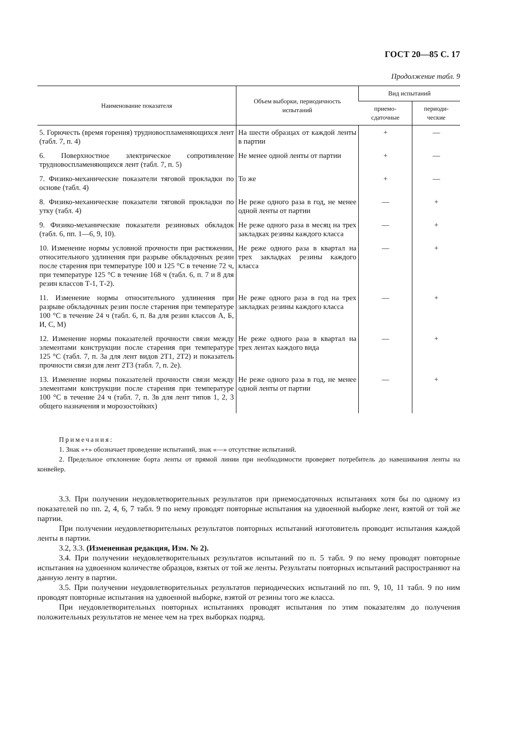ГОСТ 20—85 С. 17
Продолжение табл. 9
| Наименование показателя | Объем выборки, периодичность испытаний | Вид испытаний | |
| --- | --- | --- | --- |
| | | приемо- сдаточные | периоди- ческие |
| 5. Горючесть (время горения) трудновоспламеняющихся лент (табл. 7, п. 4) | На шести образцах от каждой ленты в партии | + | — |
| 6. Поверхностное электрическое сопротивление трудновоспламеняющихся лент (табл. 7, п. 5) | Не менее одной ленты от партии | + | — |
| 7. Физико-механические показатели тяговой прокладки по основе (табл. 4) | То же | + | — |
| 8. Физико-механические показатели тяговой прокладки по утку (табл. 4) | Не реже одного раза в год, не менее одной ленты от партии | — | + |
| 9. Физико-механические показатели резиновых обкладок (табл. 6, пп. 1—6, 9, 10). | Не реже одного раза в месяц на трех закладках резины каждого класса | — | + |
| 10. Изменение нормы условной прочности при растяжении, относительного удлинения при разрыве обкладочных резин после старения при температуре 100 и 125 °С в течение 72 ч, при температуре 125 °С в течение 168 ч (табл. 6, п. 7 и 8 для резин классов Т-1, Т-2). | Не реже одного раза в квартал на трех закладках резины каждого класса | — | + |
| 11. Изменение нормы относительного удлинения при разрыве обкладочных резин после старения при температуре 100 °С в течение 24 ч (табл. 6, п. 8а для резин классов А, Б, И, С, М) | Не реже одного раза в год на трех закладках резины каждого класса | — | + |
| 12. Изменение нормы показателей прочности связи между элементами конструкции после старения при температуре 125 °С (табл. 7, п. 3а для лент видов 2Т1, 2Т2) и показатель прочности связи для лент 2Т3 (табл. 7, п. 2е). | Не реже одного раза в квартал на трех лентах каждого вида | — | + |
| 13. Изменение нормы показателей прочности связи между элементами конструкции после старения при температуре 100 °С в течение 24 ч (табл. 7, п. 3в для лент типов 1, 2, 3 общего назначения и морозостойких) | Не реже одного раза в год, не менее одной ленты от партии | — | + |
Примечания:
1. Знак «+» обозначает проведение испытаний, знак «—» отсутствие испытаний.
2. Предельное отклонение борта ленты от прямой линии при необходимости проверяет потребитель до навешивания ленты на конвейер.
3.3. При получении неудовлетворительных результатов при приемосдаточных испытаниях хотя бы по одному из показателей по пп. 2, 4, 6, 7 табл. 9 по нему проводят повторные испытания на удвоенной выборке лент, взятой от той же партии.
При получении неудовлетворительных результатов повторных испытаний изготовитель проводит испытания каждой ленты в партии.
3.2, 3.3. (Измененная редакция, Изм. № 2).
3.4. При получении неудовлетворительных результатов испытаний по п. 5 табл. 9 по нему проводят повторные испытания на удвоенном количестве образцов, взятых от той же ленты. Результаты повторных испытаний распространяют на данную ленту в партии.
3.5. При получении неудовлетворительных результатов периодических испытаний по пп. 9, 10, 11 табл. 9 по ним проводят повторные испытания на удвоенной выборке, взятой от резины того же класса.
При неудовлетворительных повторных испытаниях проводят испытания по этим показателям до получения положительных результатов не менее чем на трех выборках подряд.